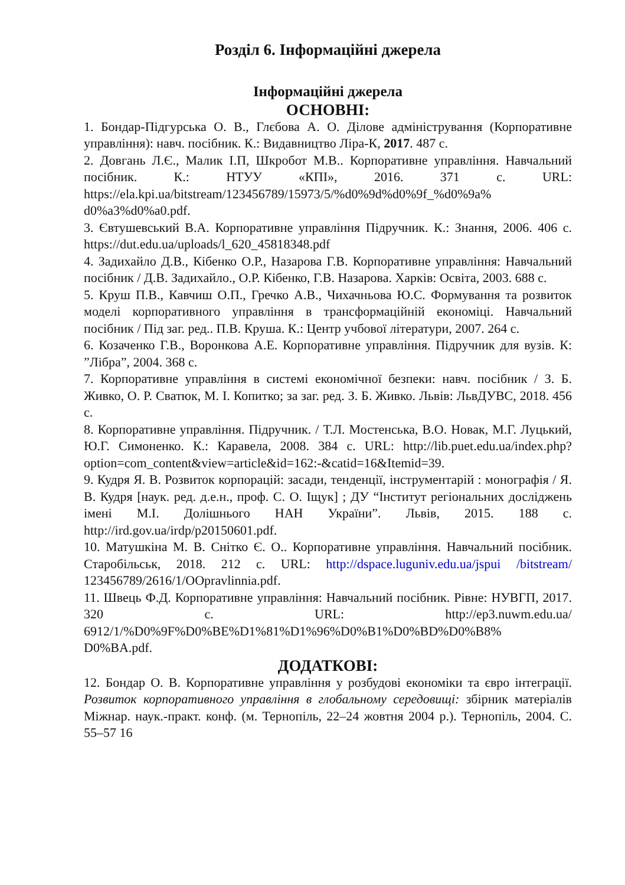Розділ 6. Інформаційні джерела
Інформаційні джерела
ОСНОВНІ:
1. Бондар-Підгурська О. В., Глєбова А. О. Ділове адміністрування (Корпоративне управління): навч. посібник. К.: Видавництво Ліра-К, 2017. 487 с.
2. Довгань Л.Є., Малик І.П, Шкробот М.В.. Корпоративне управління. Навчальний посібник. К.: НТУУ «КПІ», 2016. 371 с. URL: https://ela.kpi.ua/bitstream/123456789/15973/5/%d0%9d%d0%9f_%d0%9a% d0%a3%d0%a0.pdf.
3. Євтушевський В.А. Корпоративне управління Підручник. К.: Знання, 2006. 406 с. https://dut.edu.ua/uploads/l_620_45818348.pdf
4. Задихайло Д.В., Кібенко О.Р., Назарова Г.В. Корпоративне управління: Навчальний посібник / Д.В. Задихайло., О.Р. Кібенко, Г.В. Назарова. Харків: Освіта, 2003. 688 с.
5. Круш П.В., Кавчиш О.П., Гречко А.В., Чихачньова Ю.С. Формування та розвиток моделі корпоративного управління в трансформаційній економіці. Навчальний посібник / Під заг. ред.. П.В. Круша. К.: Центр учбової літератури, 2007. 264 с.
6. Козаченко Г.В., Воронкова А.Е. Корпоративне управління. Підручник для вузів. К: ”Лібра”, 2004. 368 с.
7. Корпоративне управління в системі економічної безпеки: навч. посібник / З. Б. Живко, О. Р. Сватюк, М. І. Копитко; за заг. ред. З. Б. Живко. Львів: ЛьвДУВС, 2018. 456 с.
8. Корпоративне управління. Підручник. / Т.Л. Мостенська, В.О. Новак, М.Г. Луцький, Ю.Г. Симоненко. К.: Каравела, 2008. 384 с. URL: http://lib.puet.edu.ua/index.php?option=com_content&view=article&id=162:-&catid=16&Itemid=39.
9. Кудря Я. В. Розвиток корпорацій: засади, тенденції, інструментарій : монографія / Я. В. Кудря [наук. ред. д.е.н., проф. С. О. Іщук] ; ДУ “Інститут регіональних досліджень імені М.І. Долішнього НАН України”. Львів, 2015. 188 с. http://ird.gov.ua/irdp/p20150601.pdf.
10. Матушкіна М. В. Снітко Є. О.. Корпоративне управління. Навчальний посібник. Старобільськ, 2018. 212 с. URL: http://dspace.luguniv.edu.ua/jspui /bitstream/ 123456789/2616/1/OOpravlinnia.pdf.
11. Швець Ф.Д. Корпоративне управління: Навчальний посібник. Рівне: НУВГП, 2017. 320 с. URL: http://ep3.nuwm.edu.ua/ 6912/1/%D0%9F%D0%BE%D1%81%D1%96%D0%B1%D0%BD%D0%B8% D0%BA.pdf.
ДОДАТКОВІ:
12. Бондар О. В. Корпоративне управління у розбудові економіки та євро інтеграції. Розвиток корпоративного управління в глобальному середовищі: збірник матеріалів Міжнар. наук.-практ. конф. (м. Тернопіль, 22–24 жовтня 2004 р.). Тернопіль, 2004. С. 55–57 16